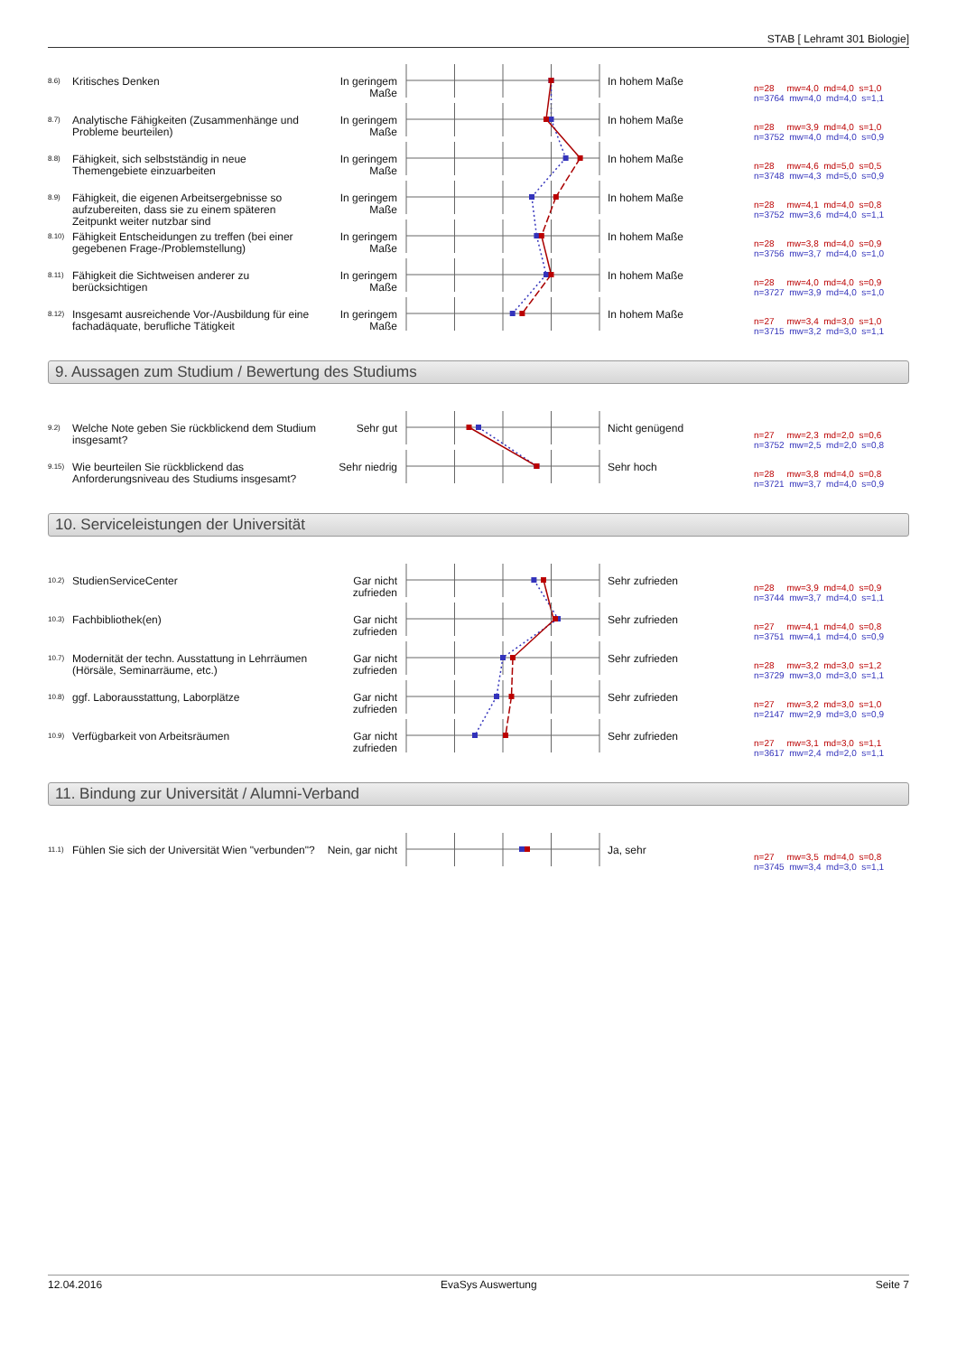STAB [ Lehramt 301 Biologie]
8.6)
Kritisches Denken In geringem Maße
In hohem Maße
n=28 mw=4,0 md=4,0 s=1,0 n=3764 mw=4,0 md=4,0 s=1,1
8.7)
Analytische Fähigkeiten (Zusammenhänge und Probleme beurteilen)
In geringem Maße
In hohem Maße
n=28 mw=3,9 md=4,0 s=1,0 n=3752 mw=4,0 md=4,0 s=0,9
8.8)
Fähigkeit, sich selbstständig in neue Themengebiete einzuarbeiten
In geringem Maße
In hohem Maße
n=28 mw=4,6 md=5,0 s=0,5 n=3748 mw=4,3 md=5,0 s=0,9
8.9)
Fähigkeit, die eigenen Arbeitsergebnisse so aufzubereiten, dass sie zu einem späteren Zeitpunkt weiter nutzbar sind
In geringem Maße
In hohem Maße
n=28 mw=4,1 md=4,0 s=0,8 n=3752 mw=3,6 md=4,0 s=1,1
8.10)
Fähigkeit Entscheidungen zu treffen (bei einer gegebenen Frage-/Problemstellung)
In geringem Maße
In hohem Maße
n=28 mw=3,8 md=4,0 s=0,9 n=3756 mw=3,7 md=4,0 s=1,0
8.11)
Fähigkeit die Sichtweisen anderer zu berücksichtigen
In geringem Maße
In hohem Maße
n=28 mw=4,0 md=4,0 s=0,9 n=3727 mw=3,9 md=4,0 s=1,0
8.12)
Insgesamt ausreichende Vor-/Ausbildung für eine fachadäquate, berufliche Tätigkeit
In geringem Maße
In hohem Maße
n=27 mw=3,4 md=3,0 s=1,0 n=3715 mw=3,2 md=3,0 s=1,1
9. Aussagen zum Studium / Bewertung des Studiums
9.2)
Welche Note geben Sie rückblickend dem Studium insgesamt?
Sehr gut Nicht genügend
n=27 mw=2,3 md=2,0 s=0,6 n=3752 mw=2,5 md=2,0 s=0,8
9.15)
Wie beurteilen Sie rückblickend das Anforderungsniveau des Studiums insgesamt?
Sehr niedrig Sehr hoch
n=28 mw=3,8 md=4,0 s=0,8 n=3721 mw=3,7 md=4,0 s=0,9
10. Serviceleistungen der Universität
10.2)
StudienServiceCenter Gar nicht zufrieden
Sehr zufrieden
n=28 mw=3,9 md=4,0 s=0,9 n=3744 mw=3,7 md=4,0 s=1,1
10.3)
Fachbibliothek(en) Gar nicht zufrieden
Sehr zufrieden
n=27 mw=4,1 md=4,0 s=0,8 n=3751 mw=4,1 md=4,0 s=0,9
10.7)
Modernität der techn. Ausstattung in Lehrräumen (Hörsäle, Seminarräume, etc.)
Gar nicht zufrieden
Sehr zufrieden
n=28 mw=3,2 md=3,0 s=1,2 n=3729 mw=3,0 md=3,0 s=1,1
10.8)
ggf. Laborausstattung, Laborplätze Gar nicht zufrieden
Sehr zufrieden
n=27 mw=3,2 md=3,0 s=1,0 n=2147 mw=2,9 md=3,0 s=0,9
10.9)
Verfügbarkeit von Arbeitsräumen Gar nicht zufrieden
Sehr zufrieden
n=27 mw=3,1 md=3,0 s=1,1 n=3617 mw=2,4 md=2,0 s=1,1
11. Bindung zur Universität / Alumni-Verband
11.1)
Fühlen Sie sich der Universität Wien "verbunden"?
Nein, gar nicht
Ja, sehr
n=27 mw=3,5 md=4,0 s=0,8 n=3745 mw=3,4 md=3,0 s=1,1
12.04.2016 EvaSys Auswertung Seite 7